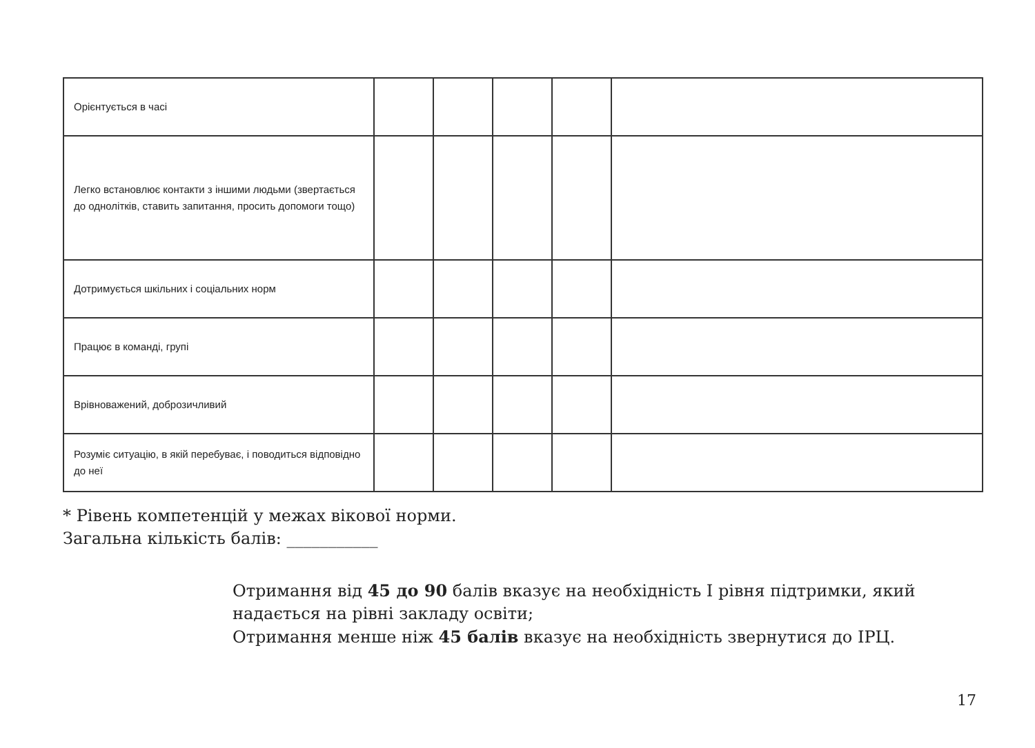| Орієнтується в часі | | | | | |
| Легко встановлює контакти з іншими людьми (звертається до однолітків, ставить запитання, просить допомоги тощо) | | | | | |
| Дотримується шкільних і соціальних норм | | | | | |
| Працює в команді, групі | | | | | |
| Врівноважений, доброзичливий | | | | | |
| Розуміє ситуацію, в якій перебуває, і поводиться відповідно до неї | | | | | |
* Рівень компетенцій у межах вікової норми.
Загальна кількість балів: ___________
Отримання від 45 до 90 балів вказує на необхідність І рівня підтримки, який надається на рівні закладу освіти;
Отримання менше ніж 45 балів вказує на необхідність звернутися до ІРЦ.
17